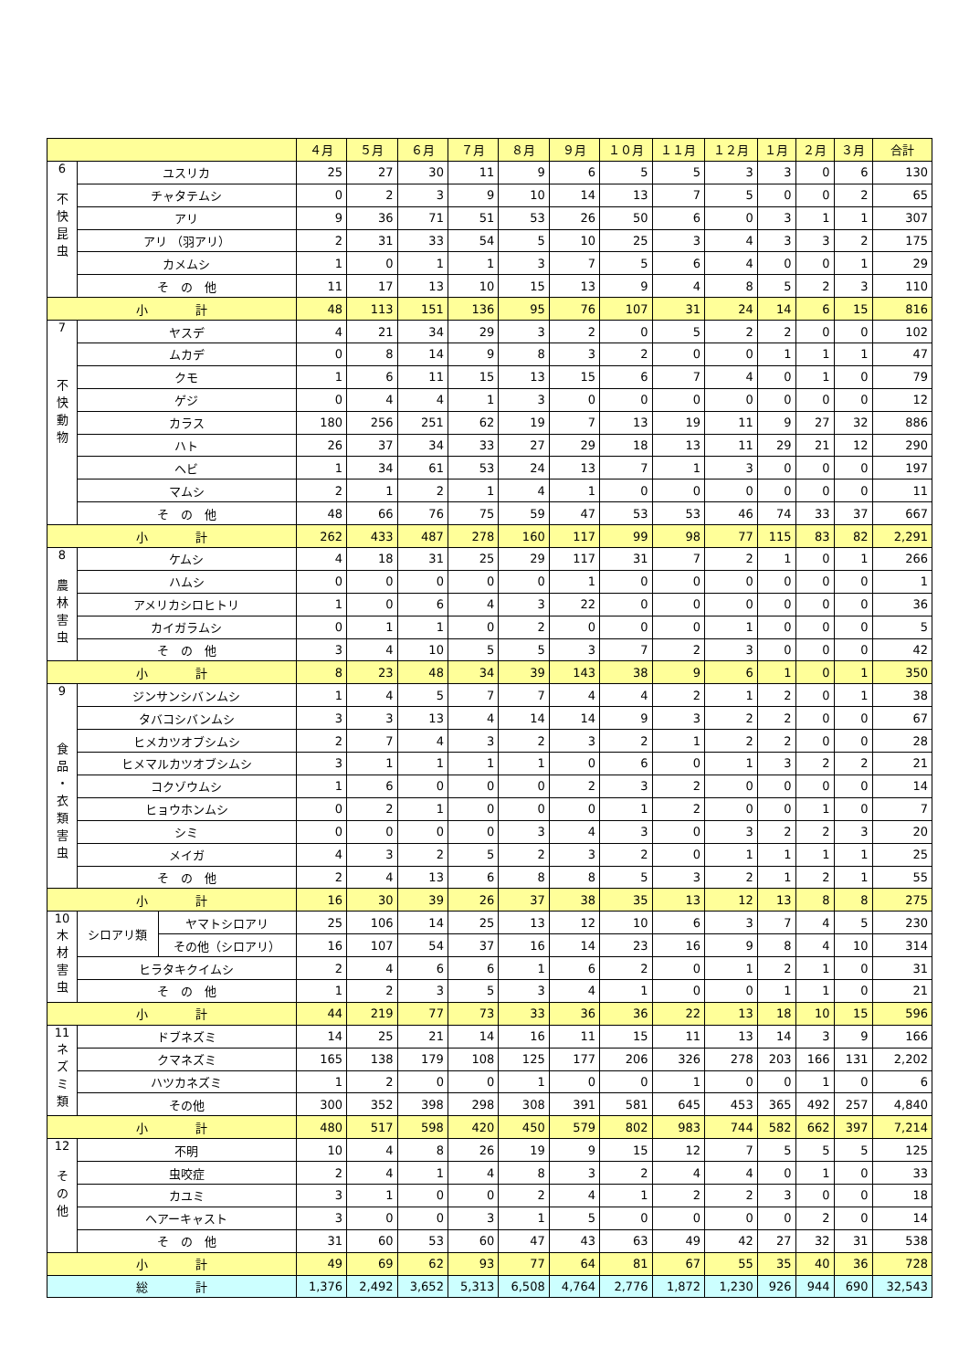| | | | ４月 | ５月 | ６月 | ７月 | ８月 | ９月 | １０月 | １１月 | １２月 | １月 | ２月 | ３月 | 合計 |
| --- | --- | --- | --- | --- | --- | --- | --- | --- | --- | --- | --- | --- | --- | --- | --- |
| 6 不 快 昆 虫 | ユスリカ | | 25 | 27 | 30 | 11 | 9 | 6 | 5 | 5 | 3 | 3 | 0 | 6 | 130 |
| | チャタテムシ | | 0 | 2 | 3 | 9 | 10 | 14 | 13 | 7 | 5 | 0 | 0 | 2 | 65 |
| | アリ | | 9 | 36 | 71 | 51 | 53 | 26 | 50 | 6 | 0 | 3 | 1 | 1 | 307 |
| | アリ （羽アリ） | | 2 | 31 | 33 | 54 | 5 | 10 | 25 | 3 | 4 | 3 | 3 | 2 | 175 |
| | カメムシ | | 1 | 0 | 1 | 1 | 3 | 7 | 5 | 6 | 4 | 0 | 0 | 1 | 29 |
| | そ の 他 | | 11 | 17 | 13 | 10 | 15 | 13 | 9 | 4 | 8 | 5 | 2 | 3 | 110 |
| 小 計 | | | 48 | 113 | 151 | 136 | 95 | 76 | 107 | 31 | 24 | 14 | 6 | 15 | 816 |
| 7 不 快 動 物 | ヤスデ | | 4 | 21 | 34 | 29 | 3 | 2 | 0 | 5 | 2 | 2 | 0 | 0 | 102 |
| | ムカデ | | 0 | 8 | 14 | 9 | 8 | 3 | 2 | 0 | 0 | 1 | 1 | 1 | 47 |
| | クモ | | 1 | 6 | 11 | 15 | 13 | 15 | 6 | 7 | 4 | 0 | 1 | 0 | 79 |
| | ゲジ | | 0 | 4 | 4 | 1 | 3 | 0 | 0 | 0 | 0 | 0 | 0 | 0 | 12 |
| | カラス | | 180 | 256 | 251 | 62 | 19 | 7 | 13 | 19 | 11 | 9 | 27 | 32 | 886 |
| | ハト | | 26 | 37 | 34 | 33 | 27 | 29 | 18 | 13 | 11 | 29 | 21 | 12 | 290 |
| | ヘビ | | 1 | 34 | 61 | 53 | 24 | 13 | 7 | 1 | 3 | 0 | 0 | 0 | 197 |
| | マムシ | | 2 | 1 | 2 | 1 | 4 | 1 | 0 | 0 | 0 | 0 | 0 | 0 | 11 |
| | そ の 他 | | 48 | 66 | 76 | 75 | 59 | 47 | 53 | 53 | 46 | 74 | 33 | 37 | 667 |
| 小 計 | | | 262 | 433 | 487 | 278 | 160 | 117 | 99 | 98 | 77 | 115 | 83 | 82 | 2,291 |
| 8 農 林 害 虫 | ケムシ | | 4 | 18 | 31 | 25 | 29 | 117 | 31 | 7 | 2 | 1 | 0 | 1 | 266 |
| | ハムシ | | 0 | 0 | 0 | 0 | 0 | 1 | 0 | 0 | 0 | 0 | 0 | 0 | 1 |
| | アメリカシロヒトリ | | 1 | 0 | 6 | 4 | 3 | 22 | 0 | 0 | 0 | 0 | 0 | 0 | 36 |
| | カイガラムシ | | 0 | 1 | 1 | 0 | 2 | 0 | 0 | 0 | 1 | 0 | 0 | 0 | 5 |
| | そ の 他 | | 3 | 4 | 10 | 5 | 5 | 3 | 7 | 2 | 3 | 0 | 0 | 0 | 42 |
| 小 計 | | | 8 | 23 | 48 | 34 | 39 | 143 | 38 | 9 | 6 | 1 | 0 | 1 | 350 |
| 9 食 品 ・ 衣 類 害 虫 | ジンサンシバンムシ | | 1 | 4 | 5 | 7 | 7 | 4 | 4 | 2 | 1 | 2 | 0 | 1 | 38 |
| | タバコシバンムシ | | 3 | 3 | 13 | 4 | 14 | 14 | 9 | 3 | 2 | 2 | 0 | 0 | 67 |
| | ヒメカツオブシムシ | | 2 | 7 | 4 | 3 | 2 | 3 | 2 | 1 | 2 | 2 | 0 | 0 | 28 |
| | ヒメマルカツオブシムシ | | 3 | 1 | 1 | 1 | 1 | 0 | 6 | 0 | 1 | 3 | 2 | 2 | 21 |
| | コクゾウムシ | | 1 | 6 | 0 | 0 | 0 | 2 | 3 | 2 | 0 | 0 | 0 | 0 | 14 |
| | ヒョウホンムシ | | 0 | 2 | 1 | 0 | 0 | 0 | 1 | 2 | 0 | 0 | 1 | 0 | 7 |
| | シミ | | 0 | 0 | 0 | 0 | 3 | 4 | 3 | 0 | 3 | 2 | 2 | 3 | 20 |
| | メイガ | | 4 | 3 | 2 | 5 | 2 | 3 | 2 | 0 | 1 | 1 | 1 | 1 | 25 |
| | そ の 他 | | 2 | 4 | 13 | 6 | 8 | 8 | 5 | 3 | 2 | 1 | 2 | 1 | 55 |
| 小 計 | | | 16 | 30 | 39 | 26 | 37 | 38 | 35 | 13 | 12 | 13 | 8 | 8 | 275 |
| 10 木 材 害 虫 | シロアリ類 | ヤマトシロアリ | 25 | 106 | 14 | 25 | 13 | 12 | 10 | 6 | 3 | 7 | 4 | 5 | 230 |
| | | その他（シロアリ） | 16 | 107 | 54 | 37 | 16 | 14 | 23 | 16 | 9 | 8 | 4 | 10 | 314 |
| | ヒラタキクイムシ | | 2 | 4 | 6 | 6 | 1 | 6 | 2 | 0 | 1 | 2 | 1 | 0 | 31 |
| | そ の 他 | | 1 | 2 | 3 | 5 | 3 | 4 | 1 | 0 | 0 | 1 | 1 | 0 | 21 |
| 小 計 | | | 44 | 219 | 77 | 73 | 33 | 36 | 36 | 22 | 13 | 18 | 10 | 15 | 596 |
| 11 ネ ズ ミ 類 | ドブネズミ | | 14 | 25 | 21 | 14 | 16 | 11 | 15 | 11 | 13 | 14 | 3 | 9 | 166 |
| | クマネズミ | | 165 | 138 | 179 | 108 | 125 | 177 | 206 | 326 | 278 | 203 | 166 | 131 | 2,202 |
| | ハツカネズミ | | 1 | 2 | 0 | 0 | 1 | 0 | 0 | 1 | 0 | 0 | 1 | 0 | 6 |
| | その他 | | 300 | 352 | 398 | 298 | 308 | 391 | 581 | 645 | 453 | 365 | 492 | 257 | 4,840 |
| 小 計 | | | 480 | 517 | 598 | 420 | 450 | 579 | 802 | 983 | 744 | 582 | 662 | 397 | 7,214 |
| 12 そ の 他 | 不明 | | 10 | 4 | 8 | 26 | 19 | 9 | 15 | 12 | 7 | 5 | 5 | 5 | 125 |
| | 虫咬症 | | 2 | 4 | 1 | 4 | 8 | 3 | 2 | 4 | 4 | 0 | 1 | 0 | 33 |
| | カユミ | | 3 | 1 | 0 | 0 | 2 | 4 | 1 | 2 | 2 | 3 | 0 | 0 | 18 |
| | ヘアーキャスト | | 3 | 0 | 0 | 3 | 1 | 5 | 0 | 0 | 0 | 0 | 2 | 0 | 14 |
| | そ の 他 | | 31 | 60 | 53 | 60 | 47 | 43 | 63 | 49 | 42 | 27 | 32 | 31 | 538 |
| 小 計 | | | 49 | 69 | 62 | 93 | 77 | 64 | 81 | 67 | 55 | 35 | 40 | 36 | 728 |
| 総 計 | | | 1,376 | 2,492 | 3,652 | 5,313 | 6,508 | 4,764 | 2,776 | 1,872 | 1,230 | 926 | 944 | 690 | 32,543 |